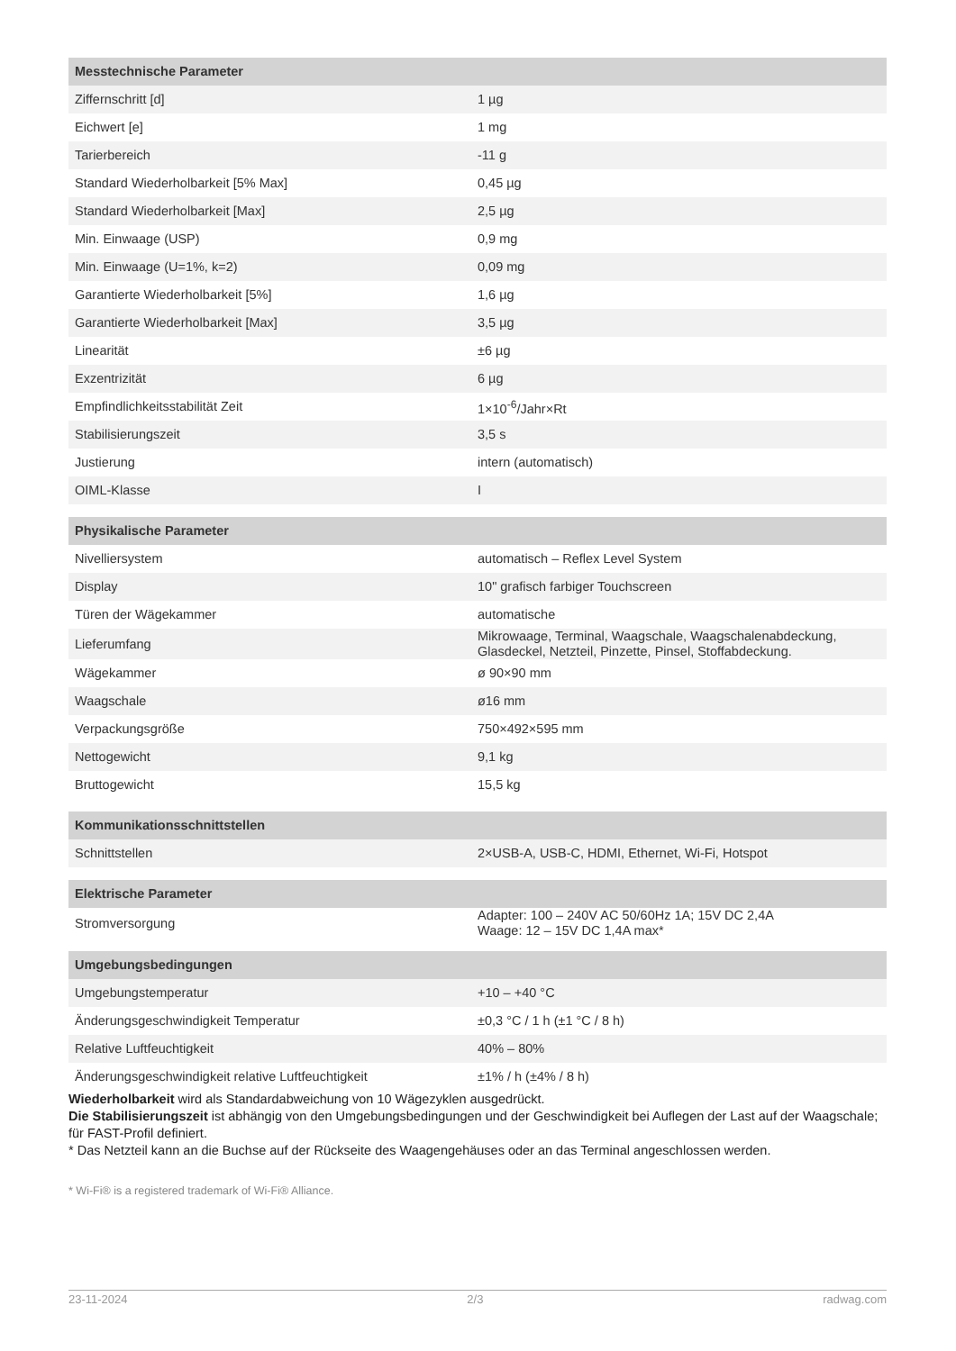| Messtechnische Parameter | |
| --- | --- |
| Ziffernschritt [d] | 1 µg |
| Eichwert [e] | 1 mg |
| Tarierbereich | -11 g |
| Standard Wiederholbarkeit [5% Max] | 0,45 µg |
| Standard Wiederholbarkeit [Max] | 2,5 µg |
| Min. Einwaage (USP) | 0,9 mg |
| Min. Einwaage (U=1%, k=2) | 0,09 mg |
| Garantierte Wiederholbarkeit [5%] | 1,6 µg |
| Garantierte Wiederholbarkeit [Max] | 3,5 µg |
| Linearität | ±6 µg |
| Exzentrizität | 6 µg |
| Empfindlichkeitsstabilität Zeit | 1×10<sup>-6</sup>/Jahr×Rt |
| Stabilisierungszeit | 3,5 s |
| Justierung | intern (automatisch) |
| OIML-Klasse | I |
| Physikalische Parameter | |
| --- | --- |
| Nivelliersystem | automatisch – Reflex Level System |
| Display | 10" grafisch farbiger Touchscreen |
| Türen der Wägekammer | automatische |
| Lieferumfang | Mikrowaage, Terminal, Waagschale, Waagschalenabdeckung, Glasdeckel, Netzteil, Pinzette, Pinsel, Stoffabdeckung. |
| Wägekammer | ø 90×90 mm |
| Waagschale | ø16 mm |
| Verpackungsgröße | 750×492×595 mm |
| Nettogewicht | 9,1 kg |
| Bruttogewicht | 15,5 kg |
| Kommunikationsschnittstellen | |
| --- | --- |
| Schnittstellen | 2×USB-A, USB-C, HDMI, Ethernet, Wi-Fi, Hotspot |
| Elektrische Parameter | |
| --- | --- |
| Stromversorgung | Adapter: 100 – 240V AC 50/60Hz 1A; 15V DC 2,4A Waage: 12 – 15V DC 1,4A max* |
| Umgebungsbedingungen | |
| --- | --- |
| Umgebungstemperatur | +10 – +40 °C |
| Änderungsgeschwindigkeit Temperatur | ±0,3 °C / 1 h (±1 °C / 8 h) |
| Relative Luftfeuchtigkeit | 40% – 80% |
| Änderungsgeschwindigkeit relative Luftfeuchtigkeit | ±1% / h (±4% / 8 h) |
Wiederholbarkeit wird als Standardabweichung von 10 Wägezyklen ausgedrückt.
Die Stabilisierungszeit ist abhängig von den Umgebungsbedingungen und der Geschwindigkeit bei Auflegen der Last auf der Waagschale; für FAST-Profil definiert.
* Das Netzteil kann an die Buchse auf der Rückseite des Waagengehäuses oder an das Terminal angeschlossen werden.
* Wi-Fi® is a registered trademark of Wi-Fi® Alliance.
23-11-2024 2/3 radwag.com